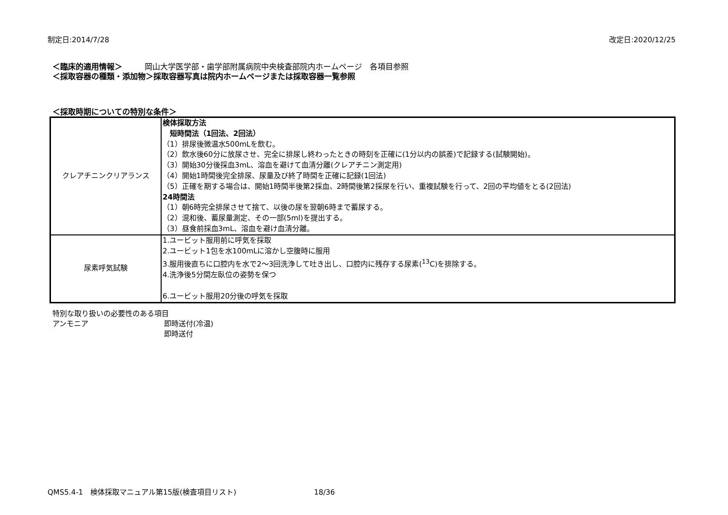制定日:2014/7/28 改定日:2020/12/25
＜臨床的適用情報＞ 岡山大学医学部・歯学部附属病院中央検査部院内ホームページ　各項目参照
＜採取容器の種類・添加物＞採取容器写真は院内ホームページまたは採取容器一覧参照
＜採取時期についての特別な条件＞
| クレアチニンクリアランス | 検体採取方法 短時間法（1回法、2回法） （1）排尿後微温水500mLを飲む。 （2）飲水後60分に放尿させ、完全に排尿し終わったときの時刻を正確に(1分以内の誤差)で記録する(試験開始)。 （3）開始30分後採血3mL、溶血を避けて血清分離(クレアチニン測定用) （4）開始1時間後完全排尿、尿量及び終了時間を正確に記録(1回法) （5）正確を期する場合は、開始1時間半後第2採血、2時間後第2採尿を行い、重複試験を行って、2回の平均値をとる(2回法) 24時間法 （1）朝6時完全排尿させて捨て、以後の尿を翌朝6時まで蓄尿する。 （2）混和後、蓄尿量測定、その一部(5ml)を提出する。 （3）昼食前採血3mL、溶血を避け血清分離。 |
| 尿素呼気試験 | 1.ユービット服用前に呼気を採取 2.ユービット1包を水100mLに溶かし空腹時に服用 3.服用後直ちに口腔内を水で2～3回洗浄して吐き出し、口腔内に残存する尿素(<sup>13</sup>C)を排除する。 4.洗浄後5分間左臥位の姿勢を保つ 6.ユービット服用20分後の呼気を採取 |
特別な取り扱いの必要性のある項目
アンモニア 即時送付(冷温)
即時送付
QMS5.4-1　検体採取マニュアル第15版(検査項目リスト) 18/36